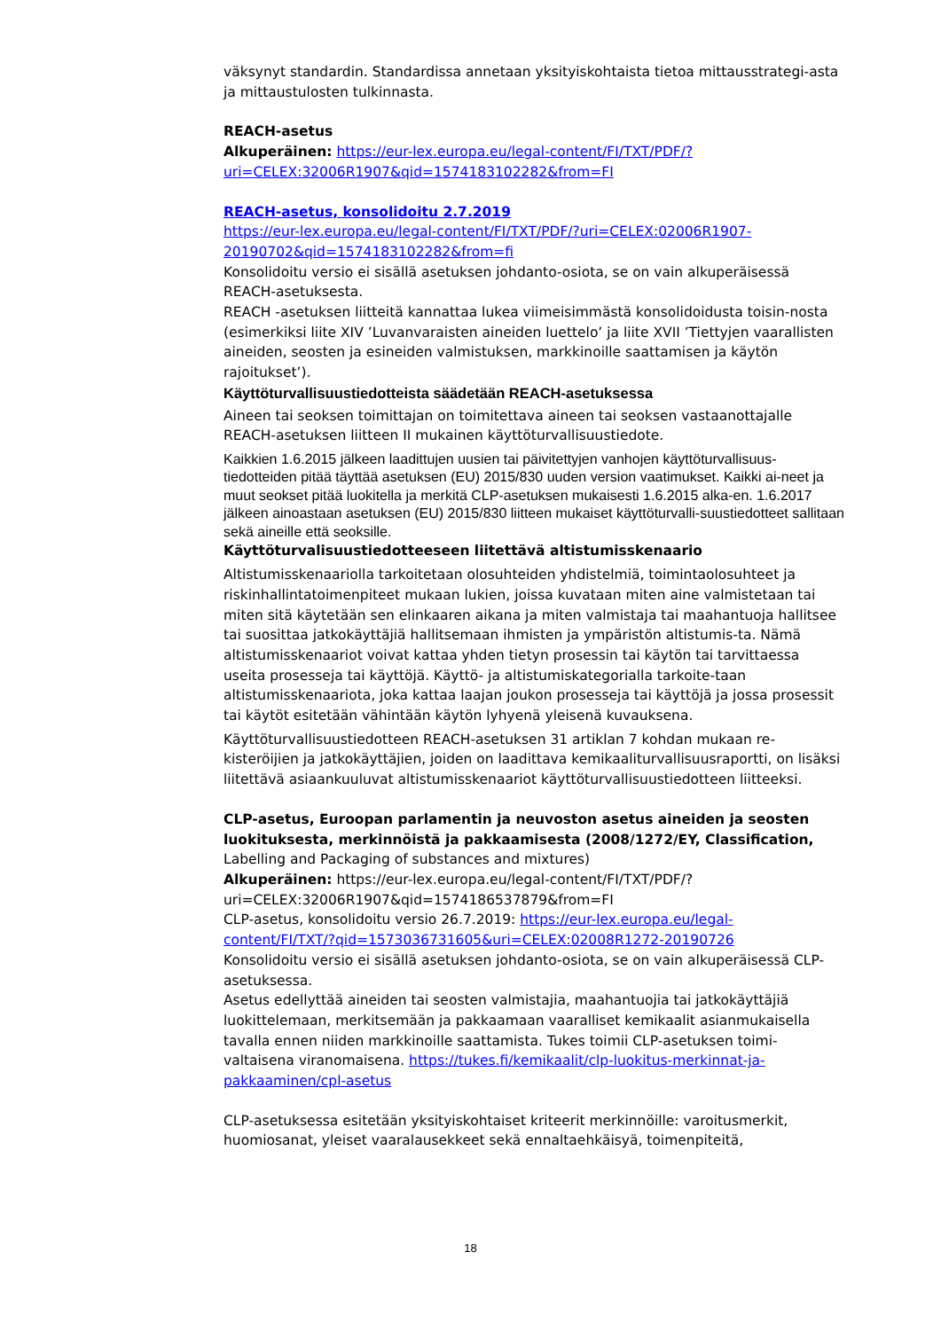väksynyt standardin. Standardissa annetaan yksityiskohtaista tietoa mittausstrategi-asta ja mittaustulosten tulkinnasta.
REACH-asetus
Alkuperäinen: https://eur-lex.europa.eu/legal-content/FI/TXT/PDF/?uri=CELEX:32006R1907&qid=1574183102282&from=FI
REACH-asetus, konsolidoitu 2.7.2019
https://eur-lex.europa.eu/legal-content/FI/TXT/PDF/?uri=CELEX:02006R1907-20190702&qid=1574183102282&from=fi
Konsolidoitu versio ei sisällä asetuksen johdanto-osiota, se on vain alkuperäisessä REACH-asetuksesta.
REACH -asetuksen liitteitä kannattaa lukea viimeisimmästä konsolidoidusta toisin-nosta (esimerkiksi liite XIV ’Luvanvaraisten aineiden luettelo’ ja liite XVII ’Tiettyjen vaarallisten aineiden, seosten ja esineiden valmistuksen, markkinoille saattamisen ja käytön rajoitukset’).
Käyttöturvallisuustiedotteista säädetään REACH-asetuksessa
Aineen tai seoksen toimittajan on toimitettava aineen tai seoksen vastaanottajalle REACH-asetuksen liitteen II mukainen käyttöturvallisuustiedote.
Kaikkien 1.6.2015 jälkeen laadittujen uusien tai päivitettyjen vanhojen käyttöturvallisuus-tiedotteiden pitää täyttää asetuksen (EU) 2015/830 uuden version vaatimukset. Kaikki ai-neet ja muut seokset pitää luokitella ja merkitä CLP-asetuksen mukaisesti 1.6.2015 alka-en. 1.6.2017 jälkeen ainoastaan asetuksen (EU) 2015/830 liitteen mukaiset käyttöturvalli-suustiedotteet sallitaan sekä aineille että seoksille.
Käyttöturvalisuustiedotteeseen liitettävä altistumisskenaario
Altistumisskenaariolla tarkoitetaan olosuhteiden yhdistelmiä, toimintaolosuhteet ja riskinhallintatoimenpiteet mukaan lukien, joissa kuvataan miten aine valmistetaan tai miten sitä käytetään sen elinkaaren aikana ja miten valmistaja tai maahantuoja hallitsee tai suosittaa jatkokäyttäjiä hallitsemaan ihmisten ja ympäristön altistumis-ta. Nämä altistumisskenaariot voivat kattaa yhden tietyn prosessin tai käytön tai tarvittaessa useita prosesseja tai käyttöjä. Käyttö- ja altistumiskategorialla tarkoite-taan altistumisskenaariota, joka kattaa laajan joukon prosesseja tai käyttöjä ja jossa prosessit tai käytöt esitetään vähintään käytön lyhyenä yleisenä kuvauksena.
Käyttöturvallisuustiedotteen REACH-asetuksen 31 artiklan 7 kohdan mukaan re-kisteröijien ja jatkokäyttäjien, joiden on laadittava kemikaaliturvallisuusraportti, on lisäksi liitettävä asiaankuuluvat altistumisskenaariot käyttöturvallisuustiedotteen liitteeksi.
CLP-asetus, Euroopan parlamentin ja neuvoston asetus aineiden ja seosten luokituksesta, merkinnöistä ja pakkaamisesta (2008/1272/EY, Classification, Labelling and Packaging of substances and mixtures)
Alkuperäinen: https://eur-lex.europa.eu/legal-content/FI/TXT/PDF/?uri=CELEX:32006R1907&qid=1574186537879&from=FI
CLP-asetus, konsolidoitu versio 26.7.2019: https://eur-lex.europa.eu/legal-content/FI/TXT/?qid=1573036731605&uri=CELEX:02008R1272-20190726
Konsolidoitu versio ei sisällä asetuksen johdanto-osiota, se on vain alkuperäisessä CLP-asetuksessa.
Asetus edellyttää aineiden tai seosten valmistajia, maahantuojia tai jatkokäyttäjiä luokittelemaan, merkitsemään ja pakkaamaan vaaralliset kemikaalit asianmukaisella tavalla ennen niiden markkinoille saattamista. Tukes toimii CLP-asetuksen toimi-valtaisena viranomaisena. https://tukes.fi/kemikaalit/clp-luokitus-merkinnat-ja-pakkaaminen/cpl-asetus
CLP-asetuksessa esitetään yksityiskohtaiset kriteerit merkinnöille: varoitusmerkit, huomiosanat, yleiset vaaralausekkeet sekä ennaltaehkäisyä, toimenpiteitä,
18